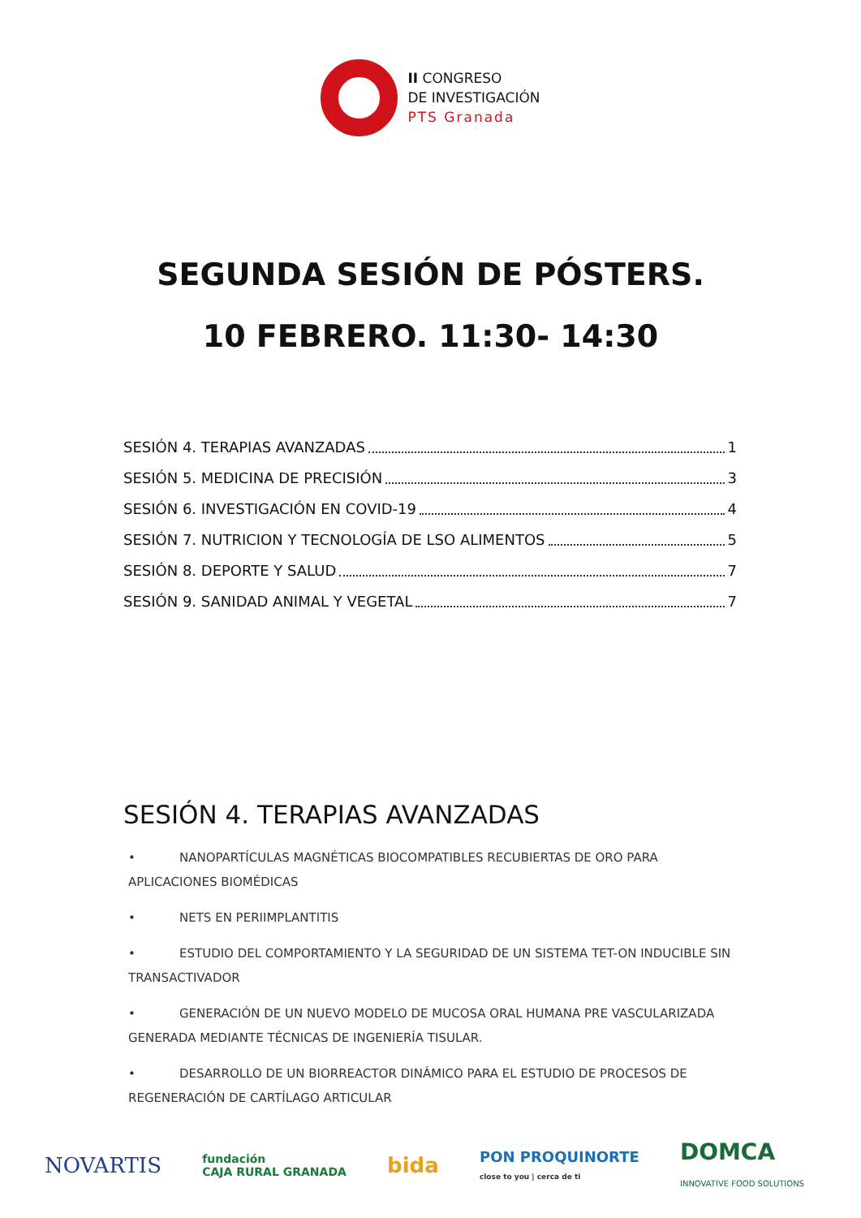II CONGRESO
DE INVESTIGACIÓN
PTS Granada
SEGUNDA SESIÓN DE PÓSTERS.
10 FEBRERO. 11:30- 14:30
SESIÓN 4. TERAPIAS AVANZADAS 1
SESIÓN 5. MEDICINA DE PRECISIÓN 3
SESIÓN 6. INVESTIGACIÓN EN COVID-19 4
SESIÓN 7. NUTRICION Y TECNOLOGÍA DE LSO ALIMENTOS 5
SESIÓN 8. DEPORTE Y SALUD 7
SESIÓN 9. SANIDAD ANIMAL Y VEGETAL 7
SESIÓN 4. TERAPIAS AVANZADAS
• NANOPARTÍCULAS MAGNÉTICAS BIOCOMPATIBLES RECUBIERTAS DE ORO PARA APLICACIONES BIOMÉDICAS
• NETS EN PERIIMPLANTITIS
• ESTUDIO DEL COMPORTAMIENTO Y LA SEGURIDAD DE UN SISTEMA TET-ON INDUCIBLE SIN TRANSACTIVADOR
• GENERACIÓN DE UN NUEVO MODELO DE MUCOSA ORAL HUMANA PRE VASCULARIZADA GENERADA MEDIANTE TÉCNICAS DE INGENIERÍA TISULAR.
• DESARROLLO DE UN BIORREACTOR DINÁMICO PARA EL ESTUDIO DE PROCESOS DE REGENERACIÓN DE CARTÍLAGO ARTICULAR
NOVARTIS fundación
CAJA RURAL GRANADA bida PON PROQUINORTE
close to you | cerca de ti DOMCA
INNOVATIVE FOOD SOLUTIONS